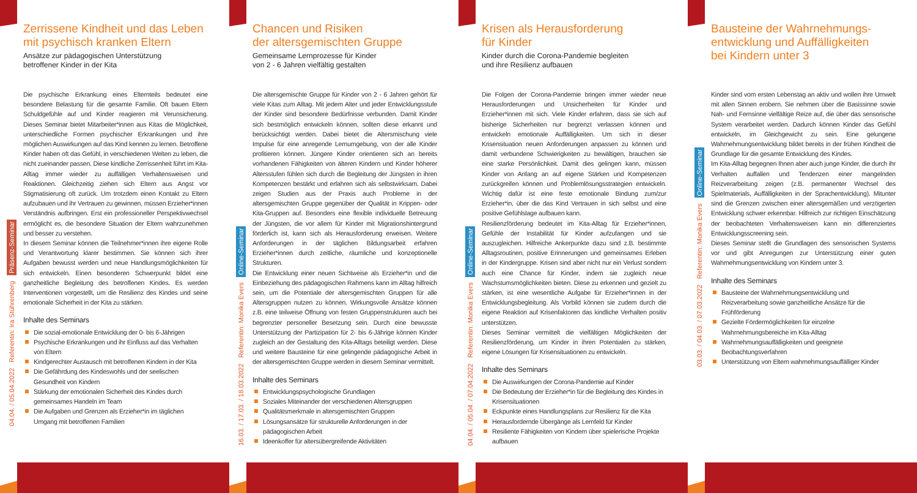Zerrissene Kindheit und das Leben mit psychisch kranken Eltern
Ansätze zur pädagogischen Unterstützung
betroffener Kinder in der Kita
04.04. / 05.04.2022 Referentin: Ira Stührenberg Präsenz-Seminar
Die psychische Erkrankung eines Elternteils bedeutet eine besondere Belastung für die gesamte Familie. Oft bauen Eltern Schuldgefühle auf und Kinder reagieren mit Verunsicherung. Dieses Seminar bietet Mitarbeiter*innen aus Kitas die Möglichkeit, unterschiedliche Formen psychischer Erkrankungen und ihre möglichen Auswirkungen auf das Kind kennen zu lernen. Betroffene Kinder haben oft das Gefühl, in verschiedenen Welten zu leben, die nicht zueinander passen. Diese kindliche Zerrissenheit führt im Kita-Alltag immer wieder zu auffälligen Verhaltensweisen und Reaktionen. Gleichzeitig ziehen sich Eltern aus Angst vor Stigmatisierung oft zurück. Um trotzdem einen Kontakt zu Eltern aufzubauen und ihr Vertrauen zu gewinnen, müssen Erzieher*innen Verständnis aufbringen. Erst ein professioneller Perspektivwechsel ermöglicht es, die besondere Situation der Eltern wahrzunehmen und besser zu verstehen.
In diesem Seminar können die Teilnehmer*innen ihre eigene Rolle und Verantwortung klarer bestimmen. Sie können sich ihrer Aufgaben bewusst werden und neue Handlungsmöglichkeiten für sich entwickeln. Einen besonderen Schwerpunkt bildet eine ganzheitliche Begleitung des betroffenen Kindes. Es werden Interventionen vorgestellt, um die Resilienz des Kindes und seine emotionale Sicherheit in der Kita zu stärken.
Inhalte des Seminars
Die sozial-emotionale Entwicklung der 0- bis 6-Jährigen
Psychische Erkrankungen und ihr Einfluss auf das Verhalten von Eltern
Kindgerechter Austausch mit betroffenen Kindern in der Kita
Die Gefährdung des Kindeswohls und der seelischen Gesundheit von Kindern
Stärkung der emotionalen Sicherheit des Kindes durch gemeinsames Handeln im Team
Die Aufgaben und Grenzen als Erzieher*in im täglichen Umgang mit betroffenen Familien
Chancen und Risiken
der altersgemischten Gruppe
Gemeinsame Lernprozesse für Kinder
von 2 - 6 Jahren vielfältig gestalten
16.03. / 17.03. / 18.03.2022 Referentin: Monika Evers Online-Seminar
Die altersgemischte Gruppe für Kinder von 2 - 6 Jahren gehört für viele Kitas zum Alltag. Mit jedem Alter und jeder Entwicklungsstufe der Kinder sind besondere Bedürfnisse verbunden. Damit Kinder sich bestmöglich entwickeln können, sollten diese erkannt und berücksichtigt werden. Dabei bietet die Altersmischung viele Impulse für eine anregende Lernumgebung, von der alle Kinder profitieren können. Jüngere Kinder orientieren sich an bereits vorhandenen Fähigkeiten von älteren Kindern und Kinder höherer Altersstufen fühlen sich durch die Begleitung der Jüngsten in ihren Kompetenzen bestärkt und erfahren sich als selbstwirksam. Dabei zeigen Studien aus der Praxis auch Probleme in der altersgemischten Gruppe gegenüber der Qualität in Krippen- oder Kita-Gruppen auf. Besonders eine flexible individuelle Betreuung der Jüngsten, die vor allem für Kinder mit Migrationshintergrund förderlich ist, kann sich als Herausforderung erweisen. Weitere Anforderungen in der täglichen Bildungsarbeit erfahren Erzieher*innen durch zeitliche, räumliche und konzeptionelle Strukturen.
Die Entwicklung einer neuen Sichtweise als Erzieher*in und die Einbeziehung des pädagogischen Rahmens kann im Alltag hilfreich sein, um die Potentiale der altersgemischten Gruppen für alle Altersgruppen nutzen zu können. Wirkungsvolle Ansätze können z.B. eine teilweise Öffnung von festen Gruppenstrukturen auch bei begrenzter personeller Besetzung sein. Durch eine bewusste Unterstützung der Partizipation für 2- bis 6-Jährige können Kinder zugleich an der Gestaltung des Kita-Alltags beteiligt werden. Diese und weitere Bausteine für eine gelingende pädagogische Arbeit in der altersgemischten Gruppe werden in diesem Seminar vermittelt.
Inhalte des Seminars
Entwicklungspsychologische Grundlagen
Soziales Miteinander der verschiedenen Altersgruppen
Qualitätsmerkmale in altersgemischten Gruppen
Lösungsansätze für strukturelle Anforderungen in der pädagogischen Arbeit
Ideenkoffer für altersübergreifende Aktivitäten
Krisen als Herausforderung
für Kinder
Kinder durch die Corona-Pandemie begleiten
und ihre Resilienz aufbauen
04.04. / 05.04. / 07.04.2022 Referentin: Monika Evers Online-Seminar
Die Folgen der Corona-Pandemie bringen immer wieder neue Herausforderungen und Unsicherheiten für Kinder und Erzieher*innen mit sich. Viele Kinder erfahren, dass sie sich auf bisherige Sicherheiten nur begrenzt verlassen können und entwickeln emotionale Auffälligkeiten. Um sich in dieser Krisensituation neuen Anforderungen anpassen zu können und damit verbundene Schwierigkeiten zu bewältigen, brauchen sie eine starke Persönlichkeit. Damit dies gelingen kann, müssen Kinder von Anfang an auf eigene Stärken und Kompetenzen zurückgreifen können und Problemlösungsstrategien entwickeln. Wichtig dafür ist eine feste emotionale Bindung zum/zur Erzieher*in, über die das Kind Vertrauen in sich selbst und eine positive Gefühlslage aufbauen kann.
Resilienzförderung bedeutet im Kita-Alltag für Erzieher*innen, Gefühle der Instabilität für Kinder aufzufangen und sie auszugleichen. Hilfreiche Ankerpunkte dazu sind z.B. bestimmte Alltagsroutinen, positive Erinnerungen und gemeinsames Erleben in der Kindergruppe. Krisen sind aber nicht nur ein Verlust sondern auch eine Chance für Kinder, indem sie zugleich neue Wachstumsmöglichkeiten bieten. Diese zu erkennen und gezielt zu stärken, ist eine wesentliche Aufgabe für Erzieher*innen in der Entwicklungsbegleitung. Als Vorbild können sie zudem durch die eigene Reaktion auf Krisenfaktoren das kindliche Verhalten positiv unterstützen.
Dieses Seminar vermittelt die vielfältigen Möglichkeiten der Resilienzförderung, um Kinder in ihren Potentialen zu stärken, eigene Lösungen für Krisensituationen zu entwickeln.
Inhalte des Seminars
Die Auswirkungen der Corona-Pandemie auf Kinder
Die Bedeutung der Erzieher*in für die Begleitung des Kindes in Krisensituationen
Eckpunkte eines Handlungsplans zur Resilienz für die Kita
Herausfordernde Übergänge als Lernfeld für Kinder
Resiliente Fähigkeiten von Kindern über spielerische Projekte aufbauen
Bausteine der Wahrnehmungs-
entwicklung und Auffälligkeiten
bei Kindern unter 3
03.03. / 04.03. / 07.03.2022 Referentin: Monika Evers Online-Seminar
Kinder sind vom ersten Lebenstag an aktiv und wollen ihre Umwelt mit allen Sinnen erobern. Sie nehmen über die Basissinne sowie Nah- und Fernsinne vielfältige Reize auf, die über das sensorische System verarbeitet werden. Dadurch können Kinder das Gefühl entwickeln, im Gleichgewicht zu sein. Eine gelungene Wahrnehmungsentwicklung bildet bereits in der frühen Kindheit die Grundlage für die gesamte Entwicklung des Kindes.
Im Kita-Alltag begegnen Ihnen aber auch junge Kinder, die durch ihr Verhalten auffallen und Tendenzen einer mangelnden Reizverarbeitung zeigen (z.B. permanenter Wechsel des Spielmaterials, Auffälligkeiten in der Sprachentwicklung). Mitunter sind die Grenzen zwischen einer altersgemäßen und verzögerten Entwicklung schwer erkennbar. Hilfreich zur richtigen Einschätzung der beobachteten Verhaltensweisen kann ein differenziertes Entwicklungsscreening sein.
Dieses Seminar stellt die Grundlagen des sensorischen Systems vor und gibt Anregungen zur Unterstützung einer guten Wahrnehmungsentwicklung von Kindern unter 3.
Inhalte des Seminars
Bausteine der Wahrnehmungsentwicklung und Reizverarbeitung sowie ganzheitliche Ansätze für die Frühförderung
Gezielte Fördermöglichkeiten für einzelne Wahrnehmungsbereiche im Kita-Alltag
Wahrnehmungsauffälligkeiten und geeignete Beobachtungsverfahren
Unterstützung von Eltern wahrnehmungsauffälliger Kinder